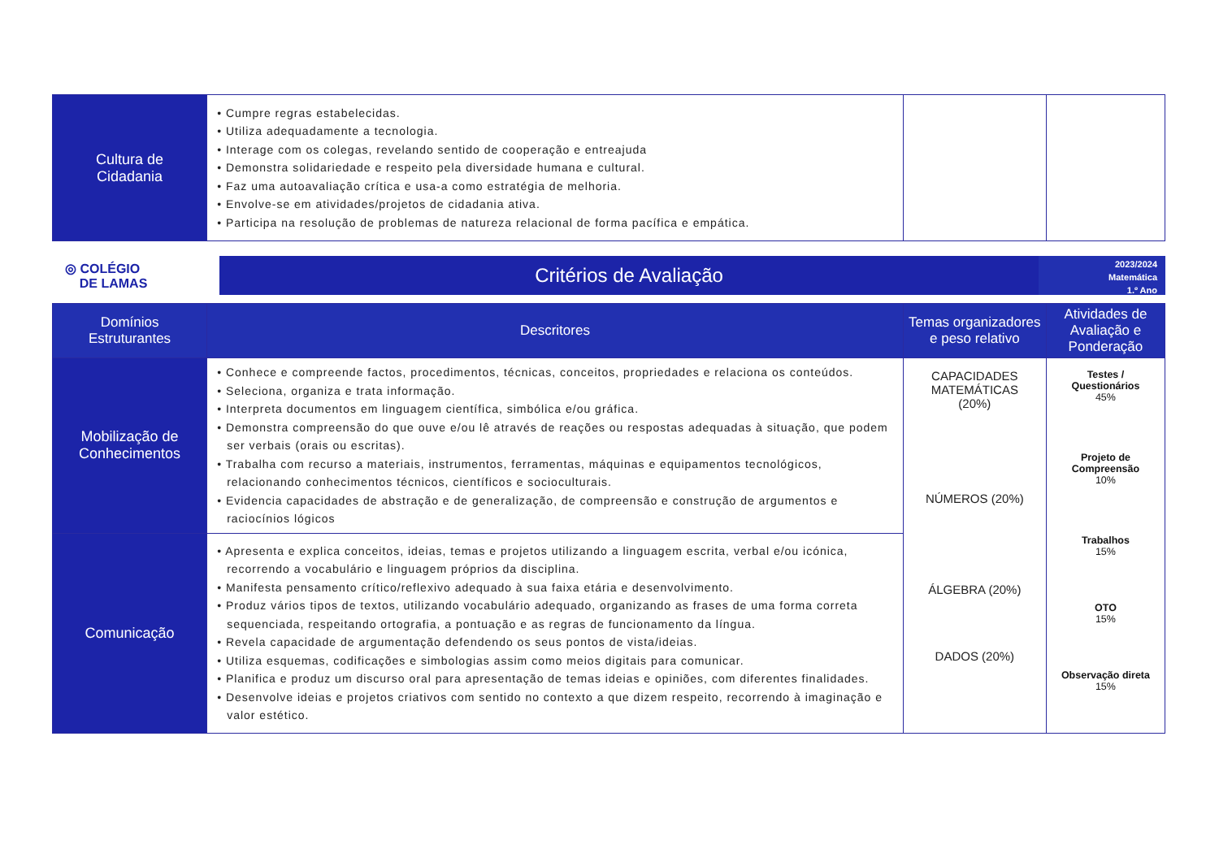| Cultura de Cidadania | • Cumpre regras estabelecidas. • Utiliza adequadamente a tecnologia. • Interage com os colegas, revelando sentido de cooperação e entreajuda • Demonstra solidariedade e respeito pela diversidade humana e cultural. • Faz uma autoavaliação crítica e usa-a como estratégia de melhoria. • Envolve-se em atividades/projetos de cidadania ativa. • Participa na resolução de problemas de natureza relacional de forma pacífica e empática. | | |
◎ COLÉGIO
DE LAMAS
Critérios de Avaliação
2023/2024
Matemática
1.º Ano
| Domínios Estruturantes | Descritores | Temas organizadores e peso relativo | Atividades de Avaliação e Ponderação |
| --- | --- | --- | --- |
| Mobilização de Conhecimentos | • Conhece e compreende factos, procedimentos, técnicas, conceitos, propriedades e relaciona os conteúdos. • Seleciona, organiza e trata informação. • Interpreta documentos em linguagem científica, simbólica e/ou gráfica. • Demonstra compreensão do que ouve e/ou lê através de reações ou respostas adequadas à situação, que podem ser verbais (orais ou escritas). • Trabalha com recurso a materiais, instrumentos, ferramentas, máquinas e equipamentos tecnológicos, relacionando conhecimentos técnicos, científicos e socioculturais. • Evidencia capacidades de abstração e de generalização, de compreensão e construção de argumentos e raciocínios lógicos | CAPACIDADES MATEMÁTICAS (20%) NÚMEROS (20%) ÁLGEBRA (20%) DADOS (20%) | Testes / Questionários 45% Projeto de Compreensão 10% Trabalhos 15% OTO 15% Observação direta 15% |
| Comunicação | • Apresenta e explica conceitos, ideias, temas e projetos utilizando a linguagem escrita, verbal e/ou icónica, recorrendo a vocabulário e linguagem próprios da disciplina. • Manifesta pensamento crítico/reflexivo adequado à sua faixa etária e desenvolvimento. • Produz vários tipos de textos, utilizando vocabulário adequado, organizando as frases de uma forma correta sequenciada, respeitando ortografia, a pontuação e as regras de funcionamento da língua. • Revela capacidade de argumentação defendendo os seus pontos de vista/ideias. • Utiliza esquemas, codificações e simbologias assim como meios digitais para comunicar. • Planifica e produz um discurso oral para apresentação de temas ideias e opiniões, com diferentes finalidades. • Desenvolve ideias e projetos criativos com sentido no contexto a que dizem respeito, recorrendo à imaginação e valor estético. | | |